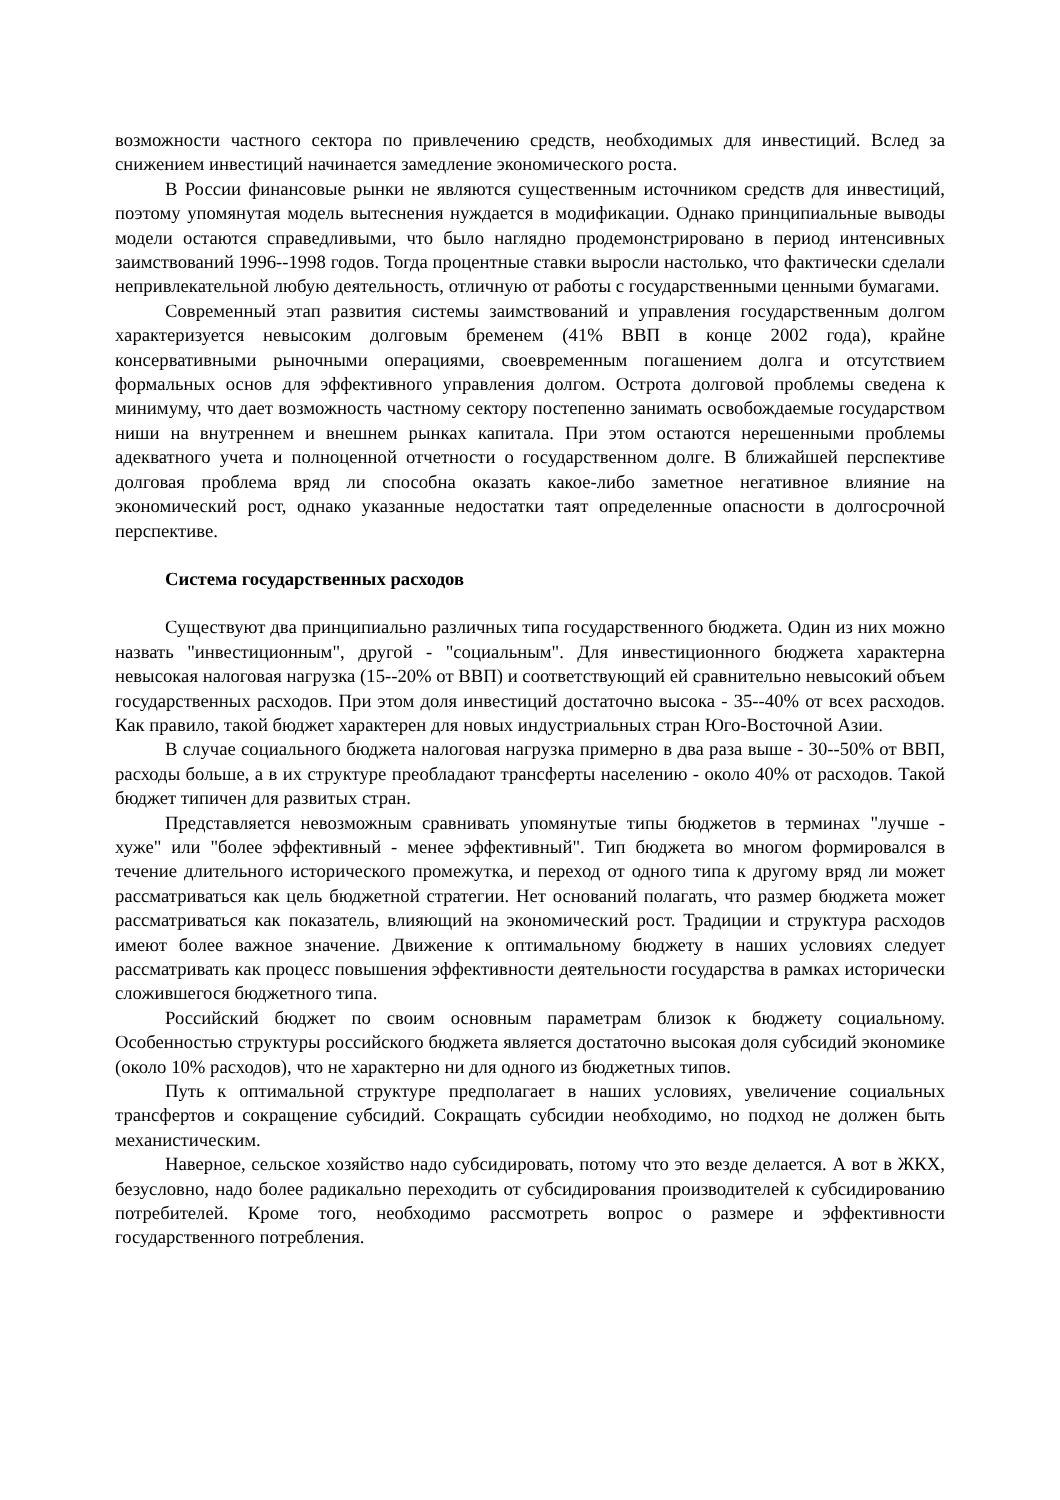возможности частного сектора по привлечению средств, необходимых для инвестиций. Вслед за снижением инвестиций начинается замедление экономического роста.
В России финансовые рынки не являются существенным источником средств для инвестиций, поэтому упомянутая модель вытеснения нуждается в модификации. Однако принципиальные выводы модели остаются справедливыми, что было наглядно продемонстрировано в период интенсивных заимствований 1996--1998 годов. Тогда процентные ставки выросли настолько, что фактически сделали непривлекательной любую деятельность, отличную от работы с государственными ценными бумагами.
Современный этап развития системы заимствований и управления государственным долгом характеризуется невысоким долговым бременем (41% ВВП в конце 2002 года), крайне консервативными рыночными операциями, своевременным погашением долга и отсутствием формальных основ для эффективного управления долгом. Острота долговой проблемы сведена к минимуму, что дает возможность частному сектору постепенно занимать освобождаемые государством ниши на внутреннем и внешнем рынках капитала. При этом остаются нерешенными проблемы адекватного учета и полноценной отчетности о государственном долге. В ближайшей перспективе долговая проблема вряд ли способна оказать какое-либо заметное негативное влияние на экономический рост, однако указанные недостатки таят определенные опасности в долгосрочной перспективе.
Система государственных расходов
Существуют два принципиально различных типа государственного бюджета. Один из них можно назвать "инвестиционным", другой - "социальным". Для инвестиционного бюджета характерна невысокая налоговая нагрузка (15--20% от ВВП) и соответствующий ей сравнительно невысокий объем государственных расходов. При этом доля инвестиций достаточно высока - 35--40% от всех расходов. Как правило, такой бюджет характерен для новых индустриальных стран Юго-Восточной Азии.
В случае социального бюджета налоговая нагрузка примерно в два раза выше - 30--50% от ВВП, расходы больше, а в их структуре преобладают трансферты населению - около 40% от расходов. Такой бюджет типичен для развитых стран.
Представляется невозможным сравнивать упомянутые типы бюджетов в терминах "лучше - хуже" или "более эффективный - менее эффективный". Тип бюджета во многом формировался в течение длительного исторического промежутка, и переход от одного типа к другому вряд ли может рассматриваться как цель бюджетной стратегии. Нет оснований полагать, что размер бюджета может рассматриваться как показатель, влияющий на экономический рост. Традиции и структура расходов имеют более важное значение. Движение к оптимальному бюджету в наших условиях следует рассматривать как процесс повышения эффективности деятельности государства в рамках исторически сложившегося бюджетного типа.
Российский бюджет по своим основным параметрам близок к бюджету социальному. Особенностью структуры российского бюджета является достаточно высокая доля субсидий экономике (около 10% расходов), что не характерно ни для одного из бюджетных типов.
Путь к оптимальной структуре предполагает в наших условиях, увеличение социальных трансфертов и сокращение субсидий. Сокращать субсидии необходимо, но подход не должен быть механистическим.
Наверное, сельское хозяйство надо субсидировать, потому что это везде делается. А вот в ЖКХ, безусловно, надо более радикально переходить от субсидирования производителей к субсидированию потребителей. Кроме того, необходимо рассмотреть вопрос о размере и эффективности государственного потребления.